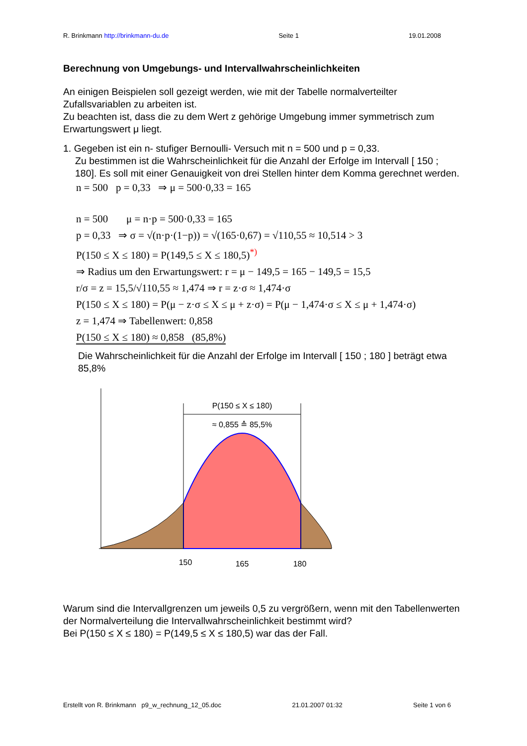R. Brinkmann http://brinkmann-du.de Seite 1 19.01.2008
Berechnung von Umgebungs- und Intervallwahrscheinlichkeiten
An einigen Beispielen soll gezeigt werden, wie mit der Tabelle normalverteilter Zufallsvariablen zu arbeiten ist.
Zu beachten ist, dass die zu dem Wert z gehörige Umgebung immer symmetrisch zum Erwartungswert μ liegt.
1. Gegeben ist ein n- stufiger Bernoulli- Versuch mit n = 500 und p = 0,33.
Zu bestimmen ist die Wahrscheinlichkeit für die Anzahl der Erfolge im Intervall [ 150 ; 180]. Es soll mit einer Genauigkeit von drei Stellen hinter dem Komma gerechnet werden.
n = 500 p = 0,33 ⇒ μ = 500·0,33 = 165
n = 500 μ = n·p = 500·0,33 = 165
p = 0,33 ⇒ σ = √(n·p·(1−p)) = √(165·0,67) = √110,55 ≈ 10,514 > 3
P(150 ≤ X ≤ 180) = P(149,5 ≤ X ≤ 180,5)<sup>*)</sup>
⇒ Radius um den Erwartungswert: r = μ − 149,5 = 165 − 149,5 = 15,5
r/σ = z = 15,5/√110,55 ≈ 1,474 ⇒ r = z·σ ≈ 1,474·σ
P(150 ≤ X ≤ 180) = P(μ − z·σ ≤ X ≤ μ + z·σ) = P(μ − 1,474·σ ≤ X ≤ μ + 1,474·σ)
z = 1,474 ⇒ Tabellenwert: 0,858
P(150 ≤ X ≤ 180) ≈ 0,858 (85,8%)
Die Wahrscheinlichkeit für die Anzahl der Erfolge im Intervall [ 150 ; 180 ] beträgt etwa 85,8%
P(150 ≤ X ≤ 180)
≈ 0,855 ≙ 85,5%
150
165
180
Warum sind die Intervallgrenzen um jeweils 0,5 zu vergrößern, wenn mit den Tabellenwerten der Normalverteilung die Intervallwahrscheinlichkeit bestimmt wird?
Bei P(150 ≤ X ≤ 180) = P(149,5 ≤ X ≤ 180,5) war das der Fall.
Erstellt von R. Brinkmann p9_w_rechnung_12_05.doc 21.01.2007 01:32 Seite 1 von 6